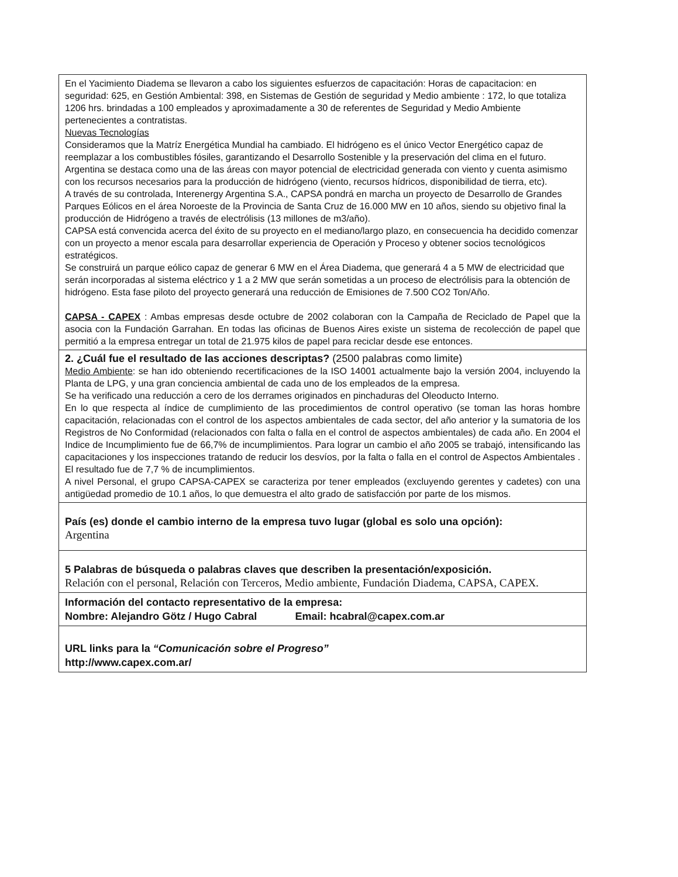| En el Yacimiento Diadema se llevaron a cabo los siguientes esfuerzos de capacitación: Horas de capacitacion: en seguridad: 625, en Gestión Ambiental: 398, en Sistemas de Gestión de seguridad y Medio ambiente : 172, lo que totaliza 1206 hrs. brindadas a 100 empleados y aproximadamente a 30 de referentes de Seguridad y Medio Ambiente pertenecientes a contratistas. Nuevas Tecnologías Consideramos que la Matríz Energética Mundial ha cambiado. El hidrógeno es el único Vector Energético capaz de reemplazar a los combustibles fósiles, garantizando el Desarrollo Sostenible y la preservación del clima en el futuro. Argentina se destaca como una de las áreas con mayor potencial de electricidad generada con viento y cuenta asimismo con los recursos necesarios para la producción de hidrógeno (viento, recursos hídricos, disponibilidad de tierra, etc). A través de su controlada, Interenergy Argentina S.A., CAPSA pondrá en marcha un proyecto de Desarrollo de Grandes Parques Eólicos en el área Noroeste de la Provincia de Santa Cruz de 16.000 MW en 10 años, siendo su objetivo final la producción de Hidrógeno a través de electrólisis (13 millones de m3/año). CAPSA está convencida acerca del éxito de su proyecto en el mediano/largo plazo, en consecuencia ha decidido comenzar con un proyecto a menor escala para desarrollar experiencia de Operación y Proceso y obtener socios tecnológicos estratégicos. Se construirá un parque eólico capaz de generar 6 MW en el Área Diadema, que generará 4 a 5 MW de electricidad que serán incorporadas al sistema eléctrico y 1 a 2 MW que serán sometidas a un proceso de electrólisis para la obtención de hidrógeno. Esta fase piloto del proyecto generará una reducción de Emisiones de 7.500 CO2 Ton/Año. CAPSA - CAPEX : Ambas empresas desde octubre de 2002 colaboran con la Campaña de Reciclado de Papel que la asocia con la Fundación Garrahan. En todas las oficinas de Buenos Aires existe un sistema de recolección de papel que permitió a la empresa entregar un total de 21.975 kilos de papel para reciclar desde ese entonces. |
| 2. ¿Cuál fue el resultado de las acciones descriptas? (2500 palabras como limite) Medio Ambiente : se han ido obteniendo recertificaciones de la ISO 14001 actualmente bajo la versión 2004, incluyendo la Planta de LPG, y una gran conciencia ambiental de cada uno de los empleados de la empresa. Se ha verificado una reducción a cero de los derrames originados en pinchaduras del Oleoducto Interno. En lo que respecta al índice de cumplimiento de las procedimientos de control operativo (se toman las horas hombre capacitación, relacionadas con el control de los aspectos ambientales de cada sector, del año anterior y la sumatoria de los Registros de No Conformidad (relacionados con falta o falla en el control de aspectos ambientales) de cada año. En 2004 el Indice de Incumplimiento fue de 66,7% de incumplimientos. Para lograr un cambio el año 2005 se trabajó, intensificando las capacitaciones y los inspecciones tratando de reducir los desvíos, por la falta o falla en el control de Aspectos Ambientales . El resultado fue de 7,7 % de incumplimientos. A nivel Personal, el grupo CAPSA-CAPEX se caracteriza por tener empleados (excluyendo gerentes y cadetes) con una antigüedad promedio de 10.1 años, lo que demuestra el alto grado de satisfacción por parte de los mismos. |
| País (es) donde el cambio interno de la empresa tuvo lugar (global es solo una opción): Argentina |
| 5 Palabras de búsqueda o palabras claves que describen la presentación/exposición. Relación con el personal, Relación con Terceros, Medio ambiente, Fundación Diadema, CAPSA, CAPEX. |
| Información del contacto representativo de la empresa: Nombre: Alejandro Götz / Hugo Cabral Email: hcabral@capex.com.ar |
| URL links para la “Comunicación sobre el Progreso” http://www.capex.com.ar/ |